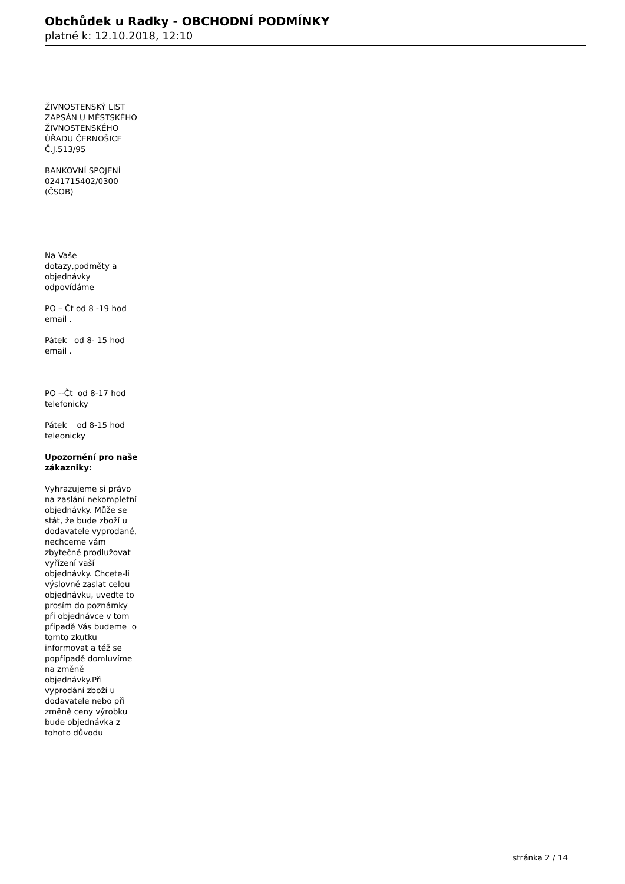Obchůdek u Radky - OBCHODNÍ PODMÍNKY
platné k: 12.10.2018, 12:10
ŽIVNOSTENSKÝ LIST ZAPSÁN U MĚSTSKÉHO ŽIVNOSTENSKÉHO ÚŘADU ČERNOŠICE Č.J.513/95
BANKOVNÍ SPOJENÍ 0241715402/0300 (ČSOB)
Na Vaše dotazy,podměty a objednávky odpovídáme
PO – Čt od 8 -19 hod email .
Pátek od 8- 15 hod email .
PO --Čt od 8-17 hod telefonicky
Pátek od 8-15 hod teleonicky
Upozornění pro naše zákazniky:
Vyhrazujeme si právo na zaslání nekompletní objednávky. Může se stát, že bude zboží u dodavatele vyprodané, nechceme vám zbytečně prodlužovat vyřízení vaší objednávky. Chcete-li výslovně zaslat celou objednávku, uvedte to prosím do poznámky při objednávce v tom případě Vás budeme o tomto zkutku informovat a též se popřípadě domluvíme na změně objednávky.Při vyprodání zboží u dodavatele nebo při změně ceny výrobku bude objednávka z tohoto důvodu
stránka 2 / 14